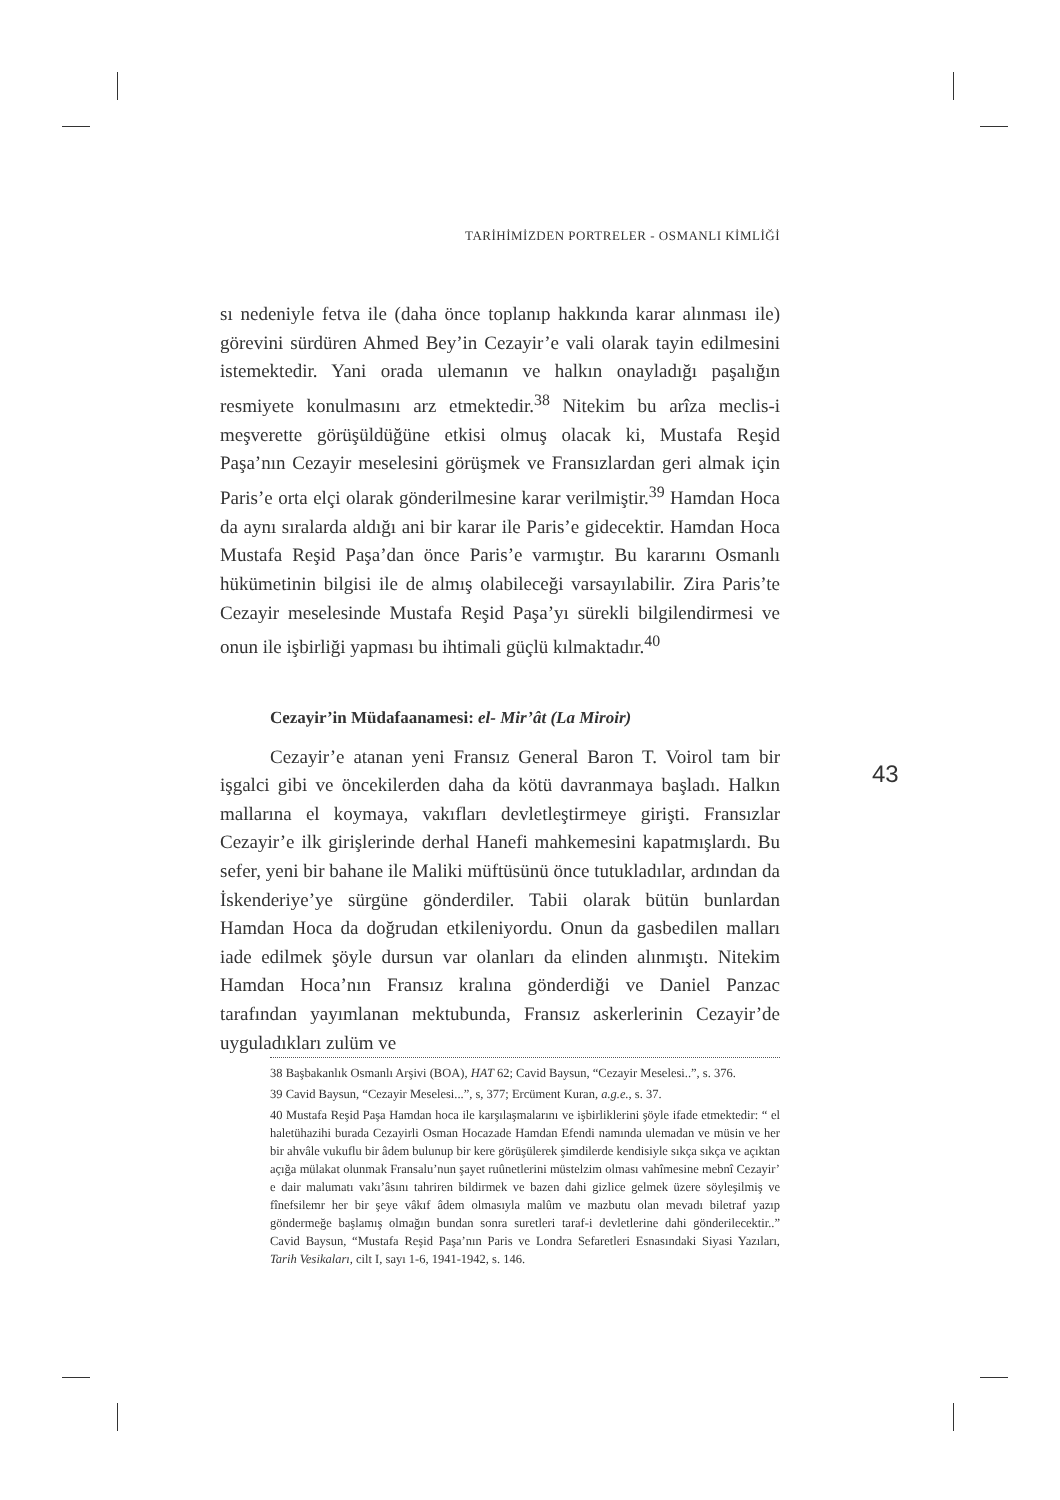TARİHİMİZDEN PORTRELER - OSMANLI KİMLİĞİ
sı nedeniyle fetva ile (daha önce toplanıp hakkında karar alınması ile) görevini sürdüren Ahmed Bey’in Cezayir’e vali olarak tayin edilmesini istemektedir. Yani orada ulemanın ve halkın onayladığı paşalığın resmiyete konulmasını arz etmektedir.<sup>38</sup> Nitekim bu arîza meclis-i meşverette görüşüldüğüne etkisi olmuş olacak ki, Mustafa Reşid Paşa’nın Cezayir meselesini görüşmek ve Fransızlardan geri almak için Paris’e orta elçi olarak gönderilmesine karar verilmiştir.<sup>39</sup> Hamdan Hoca da aynı sıralarda aldığı ani bir karar ile Paris’e gidecektir. Hamdan Hoca Mustafa Reşid Paşa’dan önce Paris’e varmıştır. Bu kararını Osmanlı hükümetinin bilgisi ile de almış olabileceği varsayılabilir. Zira Paris’te Cezayir meselesinde Mustafa Reşid Paşa’yı sürekli bilgilendirmesi ve onun ile işbirliği yapması bu ihtimali güçlü kılmaktadır.<sup>40</sup>
Cezayir’in Müdafaanamesi: el- Mir’ât (La Miroir)
Cezayir’e atanan yeni Fransız General Baron T. Voirol tam bir işgalci gibi ve öncekilerden daha da kötü davranmaya başladı. Halkın mallarına el koymaya, vakıfları devletleştirmeye girişti. Fransızlar Cezayir’e ilk girişlerinde derhal Hanefi mahkemesini kapatmışlardı. Bu sefer, yeni bir bahane ile Maliki müftüsünü önce tutukladılar, ardından da İskenderiye’ye sürgüne gönderdiler. Tabii olarak bütün bunlardan Hamdan Hoca da doğrudan etkileniyordu. Onun da gasbedilen malları iade edilmek şöyle dursun var olanları da elinden alınmıştı. Nitekim Hamdan Hoca’nın Fransız kralına gönderdiği ve Daniel Panzac tarafından yayımlanan mektubunda, Fransız askerlerinin Cezayir’de uyguladıkları zulüm ve
38 Başbakanlık Osmanlı Arşivi (BOA), HAT 62; Cavid Baysun, “Cezayir Meselesi..”, s. 376.
39 Cavid Baysun, “Cezayir Meselesi...”, s, 377; Ercüment Kuran, a.g.e., s. 37.
40 Mustafa Reşid Paşa Hamdan hoca ile karşılaşmalarını ve işbirliklerini şöyle ifade etmektedir: “ el haletühazihi burada Cezayirli Osman Hocazade Hamdan Efendi namında ulemadan ve müsin ve her bir ahvâle vukuflu bir âdem bulunup bir kere görüşülerek şimdilerde kendisiyle sıkça sıkça ve açıktan açığa mülakat olunmak Fransalu’nun şayet ruûnetlerini müstelzim olması vahîmesine mebnî Cezayir’ e dair malumatı vakı’âsını tahriren bildirmek ve bazen dahi gizlice gelmek üzere söyleşilmiş ve fînefsilemr her bir şeye vâkıf âdem olmasıyla malûm ve mazbutu olan mevadı biletraf yazıp göndermeğe başlamış olmağın bundan sonra suretleri taraf-i devletlerine dahi gönderilecektir..” Cavid Baysun, “Mustafa Reşid Paşa’nın Paris ve Londra Sefaretleri Esnasındaki Siyasi Yazıları, Tarih Vesikaları, cilt I, sayı 1-6, 1941-1942, s. 146.
43